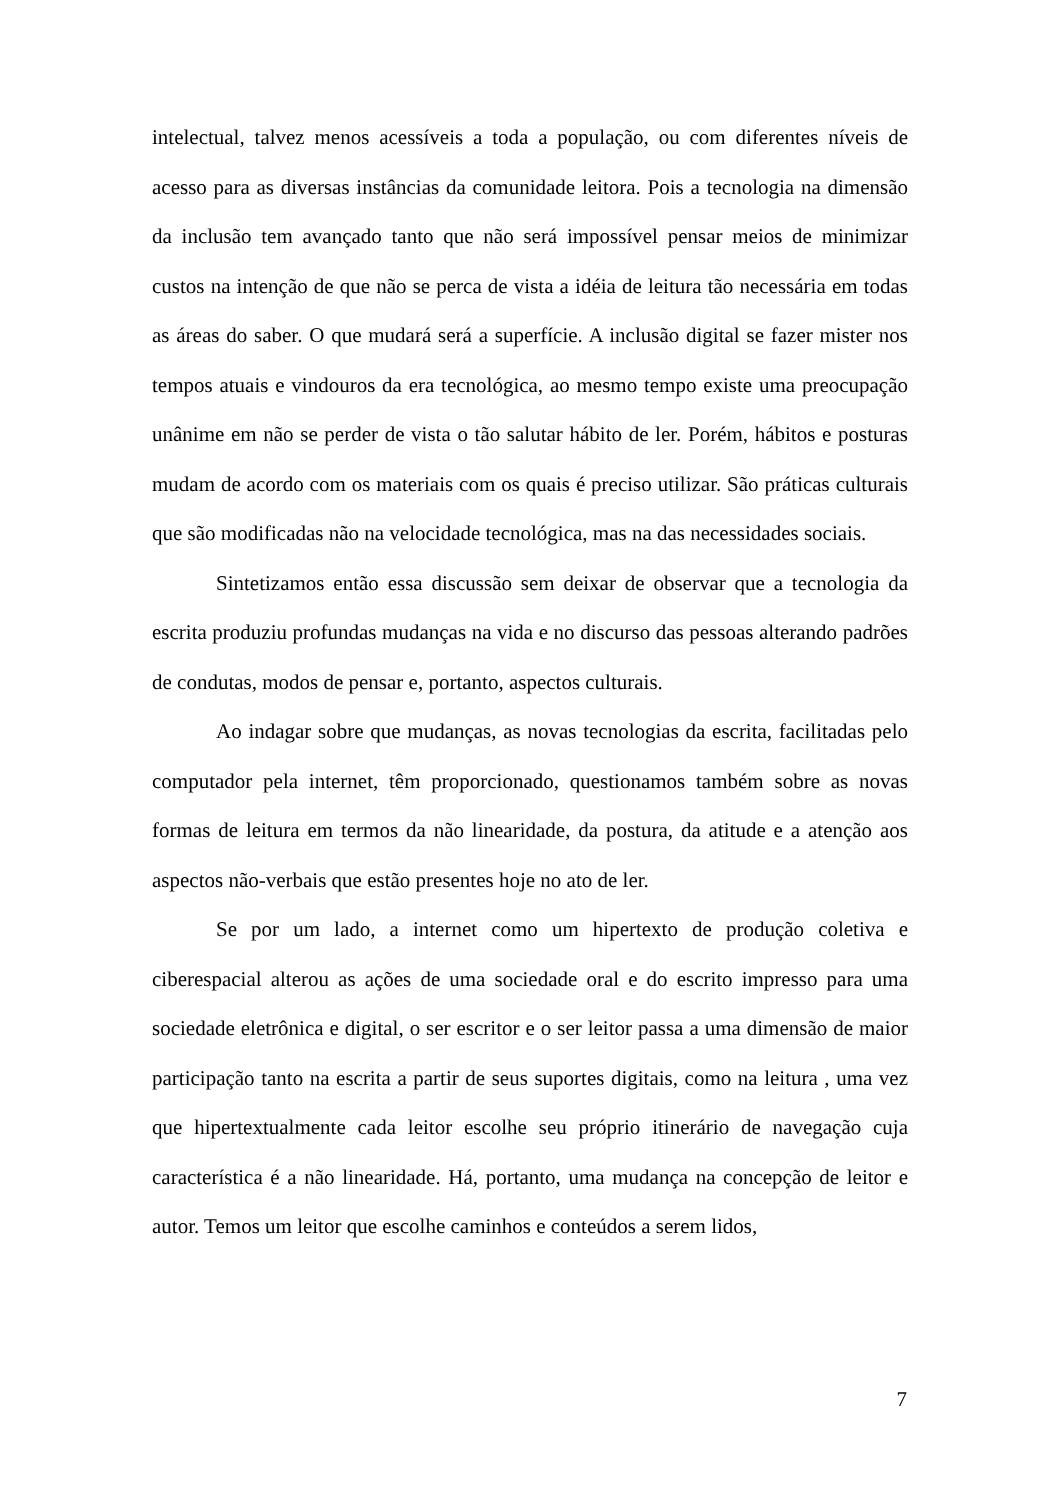intelectual, talvez menos acessíveis a toda a população, ou com diferentes níveis de acesso para as diversas instâncias da comunidade leitora. Pois a tecnologia na dimensão da inclusão tem avançado tanto que não será impossível pensar meios de minimizar custos na intenção de que não se perca de vista a idéia de leitura tão necessária em todas as áreas do saber. O que mudará será a superfície. A inclusão digital se fazer mister nos tempos atuais e vindouros da era tecnológica, ao mesmo tempo existe uma preocupação unânime em não se perder de vista o tão salutar hábito de ler. Porém, hábitos e posturas mudam de acordo com os materiais com os quais é preciso utilizar. São práticas culturais que são modificadas não na velocidade tecnológica, mas na das necessidades sociais.
Sintetizamos então essa discussão sem deixar de observar que a tecnologia da escrita produziu profundas mudanças na vida e no discurso das pessoas alterando padrões de condutas, modos de pensar e, portanto, aspectos culturais.
Ao indagar sobre que mudanças, as novas tecnologias da escrita, facilitadas pelo computador pela internet, têm proporcionado, questionamos também sobre as novas formas de leitura em termos da não linearidade, da postura, da atitude e a atenção aos aspectos não-verbais que estão presentes hoje no ato de ler.
Se por um lado, a internet como um hipertexto de produção coletiva e ciberespacial alterou as ações de uma sociedade oral e do escrito impresso para uma sociedade eletrônica e digital, o ser escritor e o ser leitor passa a uma dimensão de maior participação tanto na escrita a partir de seus suportes digitais, como na leitura , uma vez que hipertextualmente cada leitor escolhe seu próprio itinerário de navegação cuja característica é a não linearidade. Há, portanto, uma mudança na concepção de leitor e autor. Temos um leitor que escolhe caminhos e conteúdos a serem lidos,
7